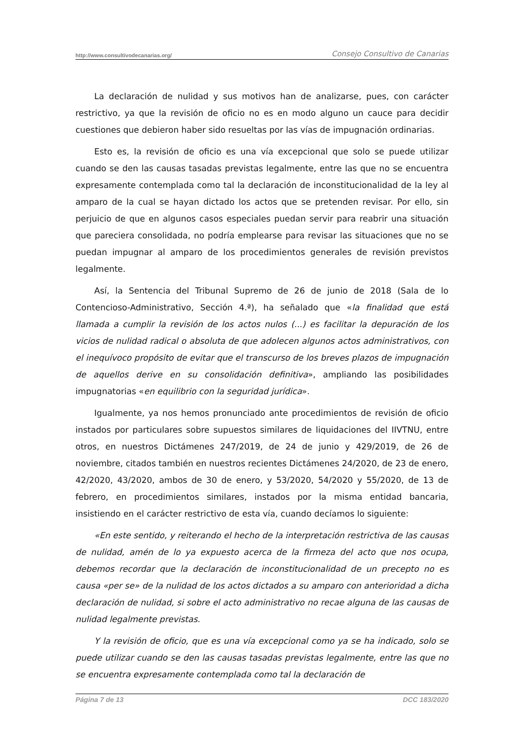http://www.consultivodecanarias.org/ Consejo Consultivo de Canarias
La declaración de nulidad y sus motivos han de analizarse, pues, con carácter restrictivo, ya que la revisión de oficio no es en modo alguno un cauce para decidir cuestiones que debieron haber sido resueltas por las vías de impugnación ordinarias.
Esto es, la revisión de oficio es una vía excepcional que solo se puede utilizar cuando se den las causas tasadas previstas legalmente, entre las que no se encuentra expresamente contemplada como tal la declaración de inconstitucionalidad de la ley al amparo de la cual se hayan dictado los actos que se pretenden revisar. Por ello, sin perjuicio de que en algunos casos especiales puedan servir para reabrir una situación que pareciera consolidada, no podría emplearse para revisar las situaciones que no se puedan impugnar al amparo de los procedimientos generales de revisión previstos legalmente.
Así, la Sentencia del Tribunal Supremo de 26 de junio de 2018 (Sala de lo Contencioso-Administrativo, Sección 4.ª), ha señalado que «la finalidad que está llamada a cumplir la revisión de los actos nulos (...) es facilitar la depuración de los vicios de nulidad radical o absoluta de que adolecen algunos actos administrativos, con el inequívoco propósito de evitar que el transcurso de los breves plazos de impugnación de aquellos derive en su consolidación definitiva», ampliando las posibilidades impugnatorias «en equilibrio con la seguridad jurídica».
Igualmente, ya nos hemos pronunciado ante procedimientos de revisión de oficio instados por particulares sobre supuestos similares de liquidaciones del IIVTNU, entre otros, en nuestros Dictámenes 247/2019, de 24 de junio y 429/2019, de 26 de noviembre, citados también en nuestros recientes Dictámenes 24/2020, de 23 de enero, 42/2020, 43/2020, ambos de 30 de enero, y 53/2020, 54/2020 y 55/2020, de 13 de febrero, en procedimientos similares, instados por la misma entidad bancaria, insistiendo en el carácter restrictivo de esta vía, cuando decíamos lo siguiente:
«En este sentido, y reiterando el hecho de la interpretación restrictiva de las causas de nulidad, amén de lo ya expuesto acerca de la firmeza del acto que nos ocupa, debemos recordar que la declaración de inconstitucionalidad de un precepto no es causa «per se» de la nulidad de los actos dictados a su amparo con anterioridad a dicha declaración de nulidad, si sobre el acto administrativo no recae alguna de las causas de nulidad legalmente previstas.
Y la revisión de oficio, que es una vía excepcional como ya se ha indicado, solo se puede utilizar cuando se den las causas tasadas previstas legalmente, entre las que no se encuentra expresamente contemplada como tal la declaración de
Página 7 de 13 DCC 183/2020